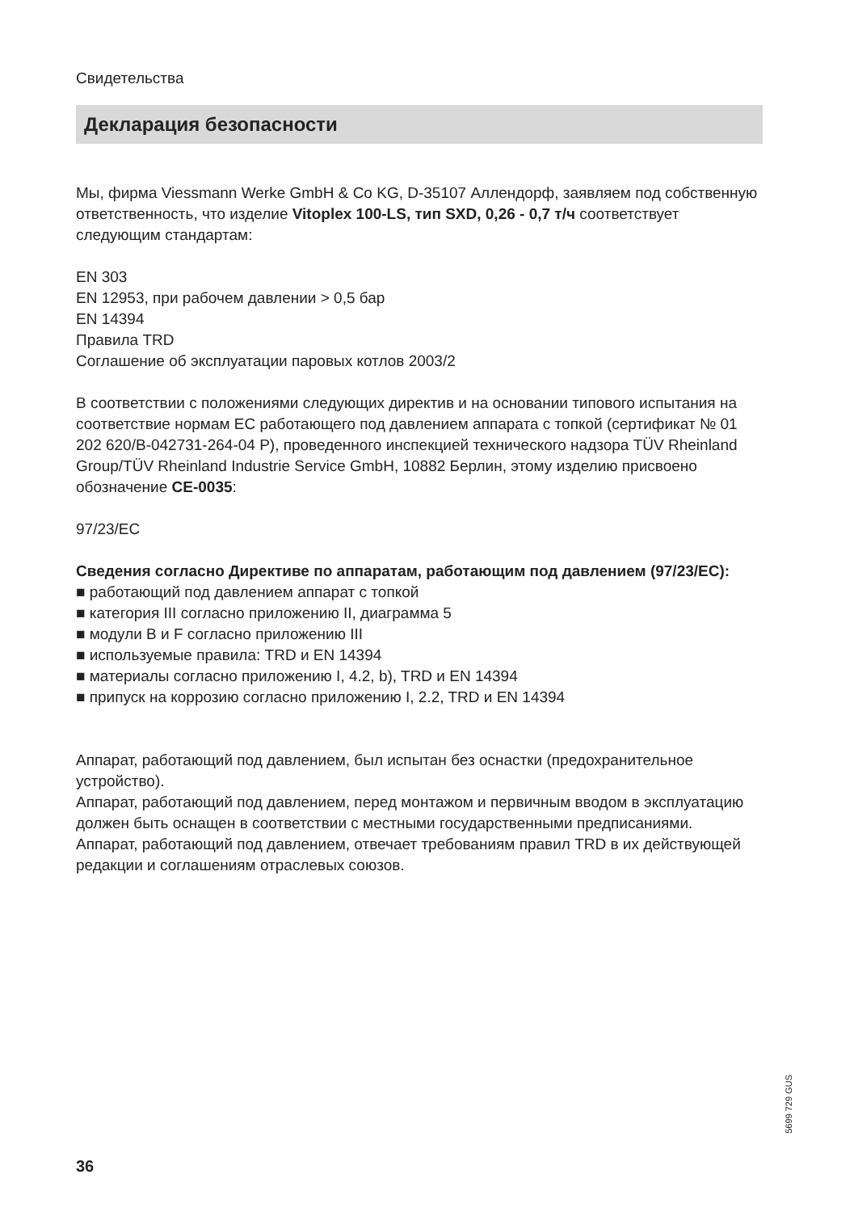Свидетельства
Декларация безопасности
Мы, фирма Viessmann Werke GmbH & Co KG, D-35107 Аллендорф, заявляем под собственную ответственность, что изделие Vitoplex 100-LS, тип SXD, 0,26 - 0,7 т/ч соответствует следующим стандартам:
EN 303
EN 12953, при рабочем давлении > 0,5 бар
EN 14394
Правила TRD
Соглашение об эксплуатации паровых котлов 2003/2
В соответствии с положениями следующих директив и на основании типового испытания на соответствие нормам ЕС работающего под давлением аппарата с топкой (сертификат № 01 202 620/B-042731-264-04 P), проведенного инспекцией технического надзора TÜV Rheinland Group/TÜV Rheinland Industrie Service GmbH, 10882 Берлин, этому изделию присвоено обозначение CE-0035:
97/23/EC
Сведения согласно Директиве по аппаратам, работающим под давлением (97/23/EC):
■ работающий под давлением аппарат с топкой
■ категория III согласно приложению II, диаграмма 5
■ модули B и F согласно приложению III
■ используемые правила: TRD и EN 14394
■ материалы согласно приложению I, 4.2, b), TRD и EN 14394
■ припуск на коррозию согласно приложению I, 2.2, TRD и EN 14394
Аппарат, работающий под давлением, был испытан без оснастки (предохранительное устройство).
Аппарат, работающий под давлением, перед монтажом и первичным вводом в эксплуатацию должен быть оснащен в соответствии с местными государственными предписаниями.
Аппарат, работающий под давлением, отвечает требованиям правил TRD в их действующей редакции и соглашениям отраслевых союзов.
5699 729 GUS
36